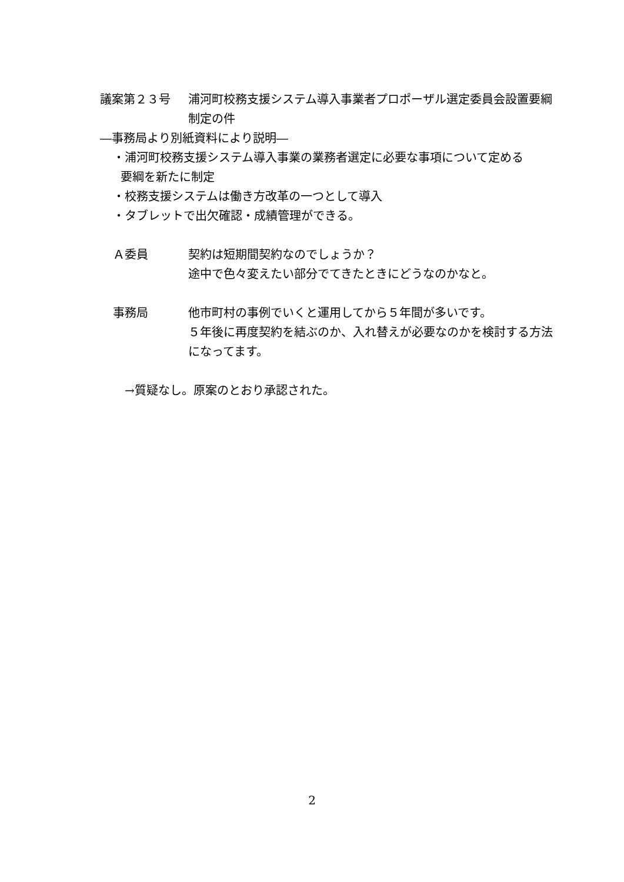議案第２３号 浦河町校務支援システム導入事業者プロポーザル選定委員会設置要綱制定の件
―事務局より別紙資料により説明―
・浦河町校務支援システム導入事業の業務者選定に必要な事項について定める
要綱を新たに制定
・校務支援システムは働き方改革の一つとして導入
・タブレットで出欠確認・成績管理ができる。
Ａ委員 契約は短期間契約なのでしょうか？
途中で色々変えたい部分でてきたときにどうなのかなと。
事務局 他市町村の事例でいくと運用してから５年間が多いです。
５年後に再度契約を結ぶのか、入れ替えが必要なのかを検討する方法になってます。
→質疑なし。原案のとおり承認された。
2